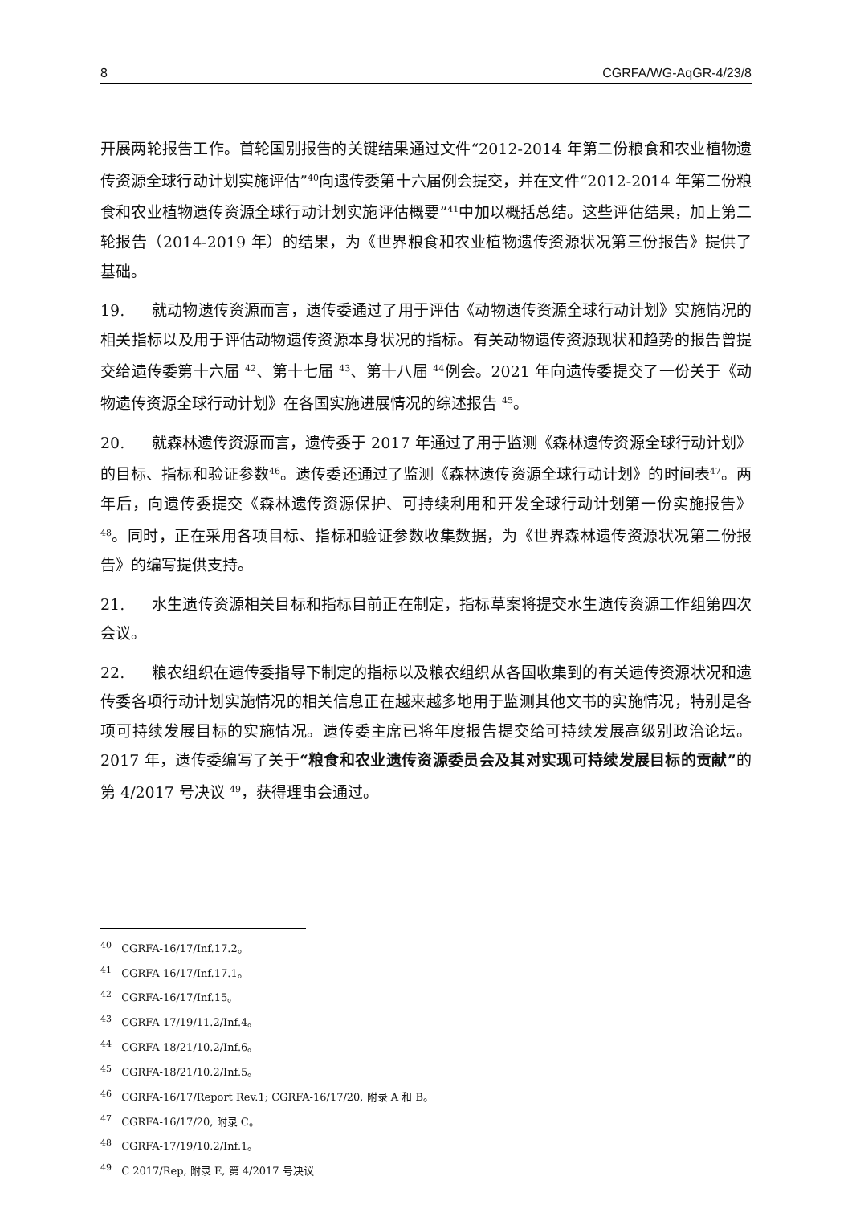8 CGRFA/WG-AqGR-4/23/8
开展两轮报告工作。首轮国别报告的关键结果通过文件“2012-2014 年第二份粮食和农业植物遗传资源全球行动计划实施评估”<sup>40</sup>向遗传委第十六届例会提交，并在文件“2012-2014 年第二份粮食和农业植物遗传资源全球行动计划实施评估概要”<sup>41</sup>中加以概括总结。这些评估结果，加上第二轮报告（2014-2019 年）的结果，为《世界粮食和农业植物遗传资源状况第三份报告》提供了基础。
19. 就动物遗传资源而言，遗传委通过了用于评估《动物遗传资源全球行动计划》实施情况的相关指标以及用于评估动物遗传资源本身状况的指标。有关动物遗传资源现状和趋势的报告曾提交给遗传委第十六届 <sup>42</sup>、第十七届 <sup>43</sup>、第十八届 <sup>44</sup>例会。2021 年向遗传委提交了一份关于《动物遗传资源全球行动计划》在各国实施进展情况的综述报告 <sup>45</sup>。
20. 就森林遗传资源而言，遗传委于 2017 年通过了用于监测《森林遗传资源全球行动计划》的目标、指标和验证参数<sup>46</sup>。遗传委还通过了监测《森林遗传资源全球行动计划》的时间表<sup>47</sup>。两年后，向遗传委提交《森林遗传资源保护、可持续利用和开发全球行动计划第一份实施报告》<sup>48</sup>。同时，正在采用各项目标、指标和验证参数收集数据，为《世界森林遗传资源状况第二份报告》的编写提供支持。
21. 水生遗传资源相关目标和指标目前正在制定，指标草案将提交水生遗传资源工作组第四次会议。
22. 粮农组织在遗传委指导下制定的指标以及粮农组织从各国收集到的有关遗传资源状况和遗传委各项行动计划实施情况的相关信息正在越来越多地用于监测其他文书的实施情况，特别是各项可持续发展目标的实施情况。遗传委主席已将年度报告提交给可持续发展高级别政治论坛。2017 年，遗传委编写了关于“粮食和农业遗传资源委员会及其对实现可持续发展目标的贡献”的第 4/2017 号决议 <sup>49</sup>，获得理事会通过。
<sup>40</sup> CGRFA-16/17/Inf.17.2。
<sup>41</sup> CGRFA-16/17/Inf.17.1。
<sup>42</sup> CGRFA-16/17/Inf.15。
<sup>43</sup> CGRFA-17/19/11.2/Inf.4。
<sup>44</sup> CGRFA-18/21/10.2/Inf.6。
<sup>45</sup> CGRFA-18/21/10.2/Inf.5。
<sup>46</sup> CGRFA-16/17/Report Rev.1; CGRFA-16/17/20, 附录 A 和 B。
<sup>47</sup> CGRFA-16/17/20, 附录 C。
<sup>48</sup> CGRFA-17/19/10.2/Inf.1。
<sup>49</sup> C 2017/Rep, 附录 E, 第 4/2017 号决议